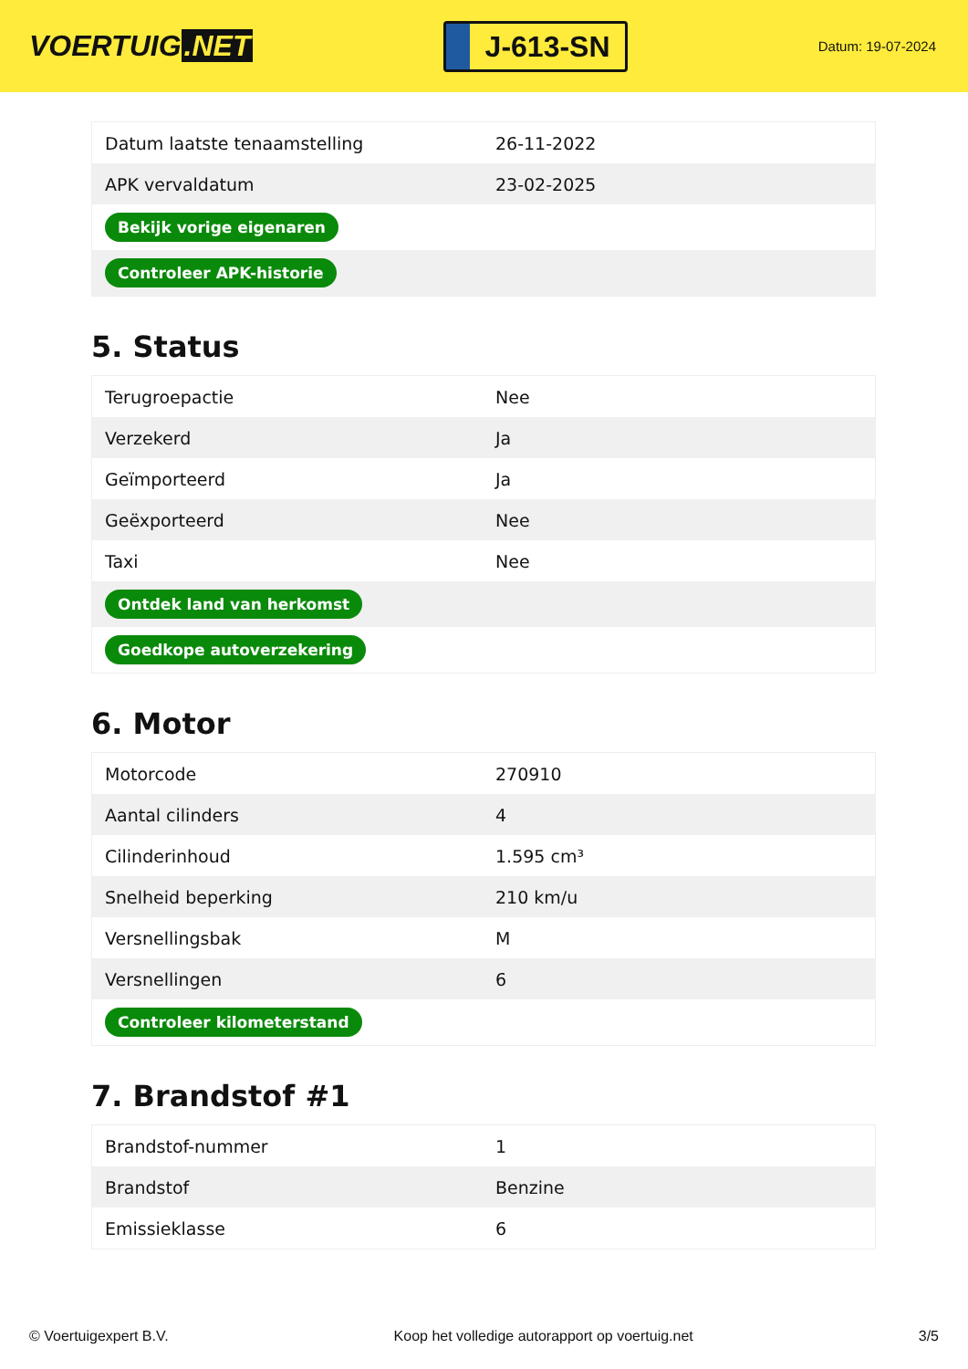VOERTUIG.NET
J-613-SN
Datum: 19-07-2024
| Datum laatste tenaamstelling | 26-11-2022 |
| APK vervaldatum | 23-02-2025 |
| Bekijk vorige eigenaren | |
| Controleer APK-historie | |
5. Status
| Terugroepactie | Nee |
| Verzekerd | Ja |
| Geïmporteerd | Ja |
| Geëxporteerd | Nee |
| Taxi | Nee |
| Ontdek land van herkomst | |
| Goedkope autoverzekering | |
6. Motor
| Motorcode | 270910 |
| Aantal cilinders | 4 |
| Cilinderinhoud | 1.595 cm³ |
| Snelheid beperking | 210 km/u |
| Versnellingsbak | M |
| Versnellingen | 6 |
| Controleer kilometerstand | |
7. Brandstof #1
| Brandstof-nummer | 1 |
| Brandstof | Benzine |
| Emissieklasse | 6 |
© Voertuigexpert B.V. Koop het volledige autorapport op voertuig.net 3/5